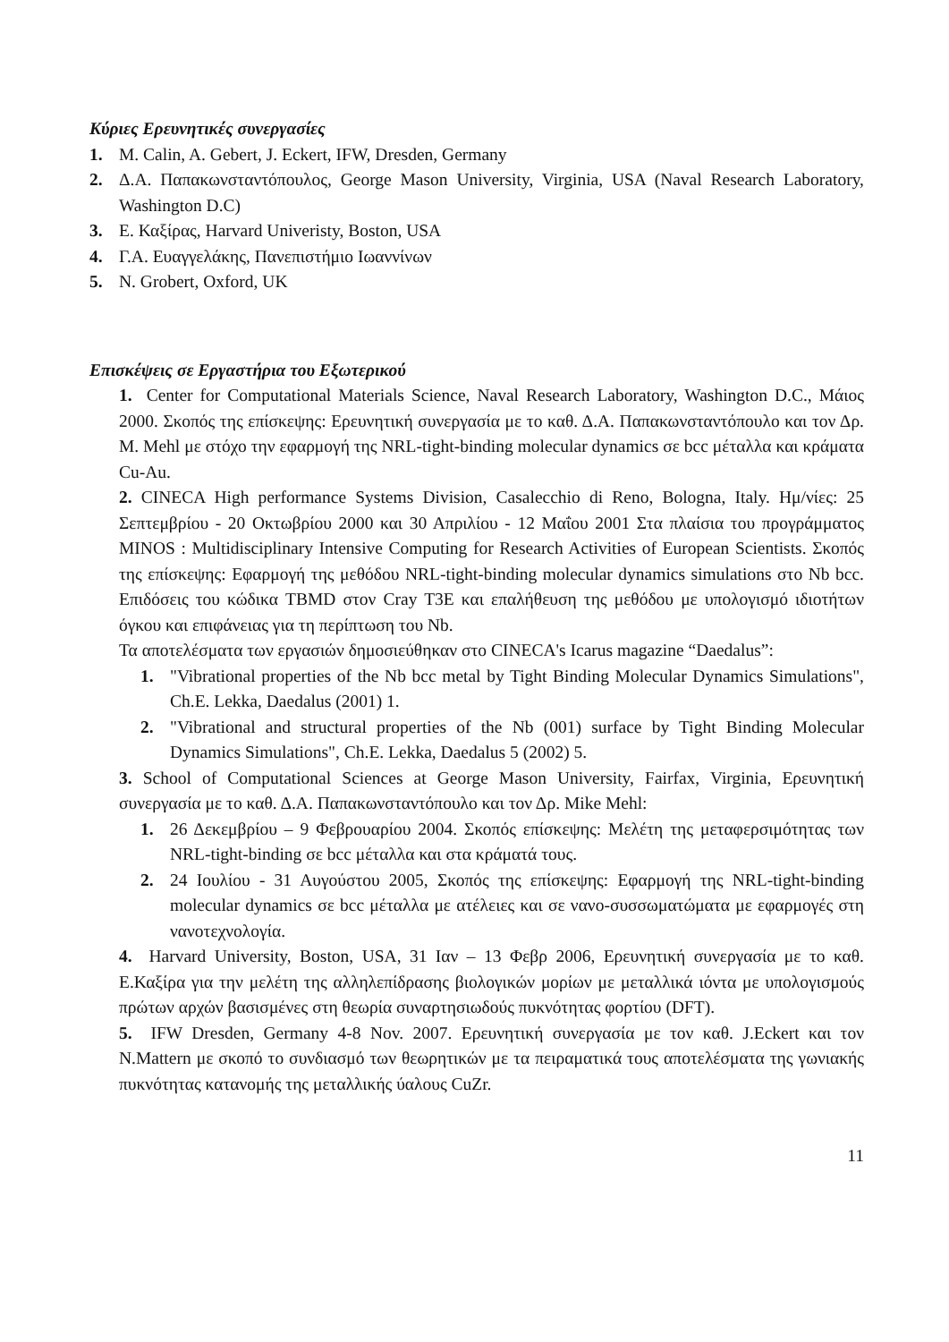Κύριες Ερευνητικές συνεργασίες
1. M. Calin, A. Gebert, J. Eckert, IFW, Dresden, Germany
2. Δ.Α. Παπακωνσταντόπουλος, George Mason University, Virginia, USA (Naval Research Laboratory, Washington D.C)
3. E. Καξίρας, Harvard Univeristy, Boston, USA
4. Γ.Α. Ευαγγελάκης, Πανεπιστήμιο Ιωαννίνων
5. N. Grobert, Oxford, UK
Επισκέψεις σε Εργαστήρια του Εξωτερικού
1. Center for Computational Materials Science, Naval Research Laboratory, Washington D.C., Μάιος 2000. Σκοπός της επίσκεψης: Ερευνητική συνεργασία με το καθ. Δ.Α. Παπακωνσταντόπουλο και τον Δρ. M. Mehl με στόχο την εφαρμογή της NRL-tight-binding molecular dynamics σε bcc μέταλλα και κράματα Cu-Au.
2. CINECA High performance Systems Division, Casalecchio di Reno, Bologna, Italy. Ημ/νίες: 25 Σεπτεμβρίου - 20 Οκτωβρίου 2000 και 30 Απριλίου - 12 Μαΐου 2001 Στα πλαίσια του προγράμματος MINOS : Multidisciplinary Intensive Computing for Research Activities of European Scientists. Σκοπός της επίσκεψης: Εφαρμογή της μεθόδου NRL-tight-binding molecular dynamics simulations στο Nb bcc. Επιδόσεις του κώδικα TBMD στον Cray T3E και επαλήθευση της μεθόδου με υπολογισμό ιδιοτήτων όγκου και επιφάνειας για τη περίπτωση του Nb.
Τα αποτελέσματα των εργασιών δημοσιεύθηκαν στο CINECA's Icarus magazine “Daedalus”:
1. "Vibrational properties of the Nb bcc metal by Tight Binding Molecular Dynamics Simulations", Ch.E. Lekka, Daedalus (2001) 1.
2. "Vibrational and structural properties of the Nb (001) surface by Tight Binding Molecular Dynamics Simulations", Ch.E. Lekka, Daedalus 5 (2002) 5.
3. School of Computational Sciences at George Mason University, Fairfax, Virginia, Ερευνητική συνεργασία με το καθ. Δ.Α. Παπακωνσταντόπουλο και τον Δρ. Mike Mehl:
1. 26 Δεκεμβρίου – 9 Φεβρουαρίου 2004. Σκοπός επίσκεψης: Μελέτη της μεταφερσιμότητας των NRL-tight-binding σε bcc μέταλλα και στα κράματά τους.
2. 24 Ιουλίου - 31 Αυγούστου 2005, Σκοπός της επίσκεψης: Εφαρμογή της NRL-tight-binding molecular dynamics σε bcc μέταλλα με ατέλειες και σε νανο-συσσωματώματα με εφαρμογές στη νανοτεχνολογία.
4. Harvard University, Boston, USA, 31 Ιαν – 13 Φεβρ 2006, Ερευνητική συνεργασία με το καθ. Ε.Καξίρα για την μελέτη της αλληλεπίδρασης βιολογικών μορίων με μεταλλικά ιόντα με υπολογισμούς πρώτων αρχών βασισμένες στη θεωρία συναρτησιωδούς πυκνότητας φορτίου (DFT).
5. IFW Dresden, Germany 4-8 Nov. 2007. Ερευνητική συνεργασία με τον καθ. J.Eckert και τον N.Mattern με σκοπό το συνδιασμό των θεωρητικών με τα πειραματικά τους αποτελέσματα της γωνιακής πυκνότητας κατανομής της μεταλλικής ύαλους CuZr.
11